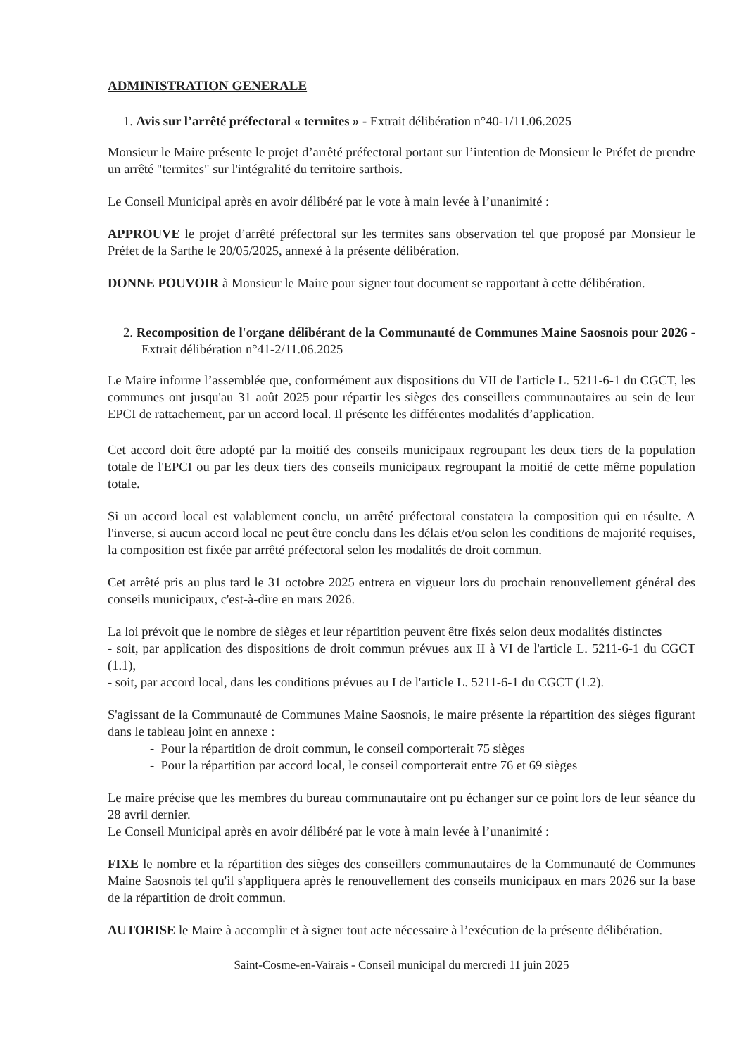ADMINISTRATION GENERALE
1. Avis sur l’arrêté préfectoral « termites » - Extrait délibération n°40-1/11.06.2025
Monsieur le Maire présente le projet d’arrêté préfectoral portant sur l’intention de Monsieur le Préfet de prendre un arrêté "termites" sur l'intégralité du territoire sarthois.
Le Conseil Municipal après en avoir délibéré par le vote à main levée à l’unanimité :
APPROUVE le projet d’arrêté préfectoral sur les termites sans observation tel que proposé par Monsieur le Préfet de la Sarthe le 20/05/2025, annexé à la présente délibération.
DONNE POUVOIR à Monsieur le Maire pour signer tout document se rapportant à cette délibération.
2. Recomposition de l'organe délibérant de la Communauté de Communes Maine Saosnois pour 2026 - Extrait délibération n°41-2/11.06.2025
Le Maire informe l’assemblée que, conformément aux dispositions du VII de l'article L. 5211-6-1 du CGCT, les communes ont jusqu'au 31 août 2025 pour répartir les sièges des conseillers communautaires au sein de leur EPCI de rattachement, par un accord local. Il présente les différentes modalités d’application.
Cet accord doit être adopté par la moitié des conseils municipaux regroupant les deux tiers de la population totale de l'EPCI ou par les deux tiers des conseils municipaux regroupant la moitié de cette même population totale.
Si un accord local est valablement conclu, un arrêté préfectoral constatera la composition qui en résulte. A l'inverse, si aucun accord local ne peut être conclu dans les délais et/ou selon les conditions de majorité requises, la composition est fixée par arrêté préfectoral selon les modalités de droit commun.
Cet arrêté pris au plus tard le 31 octobre 2025 entrera en vigueur lors du prochain renouvellement général des conseils municipaux, c'est-à-dire en mars 2026.
La loi prévoit que le nombre de sièges et leur répartition peuvent être fixés selon deux modalités distinctes
- soit, par application des dispositions de droit commun prévues aux II à VI de l'article L. 5211-6-1 du CGCT (1.1),
- soit, par accord local, dans les conditions prévues au I de l'article L. 5211-6-1 du CGCT (1.2).
S'agissant de la Communauté de Communes Maine Saosnois, le maire présente la répartition des sièges figurant dans le tableau joint en annexe :
- Pour la répartition de droit commun, le conseil comporterait 75 sièges
- Pour la répartition par accord local, le conseil comporterait entre 76 et 69 sièges
Le maire précise que les membres du bureau communautaire ont pu échanger sur ce point lors de leur séance du 28 avril dernier.
Le Conseil Municipal après en avoir délibéré par le vote à main levée à l’unanimité :
FIXE le nombre et la répartition des sièges des conseillers communautaires de la Communauté de Communes Maine Saosnois tel qu'il s'appliquera après le renouvellement des conseils municipaux en mars 2026 sur la base de la répartition de droit commun.
AUTORISE le Maire à accomplir et à signer tout acte nécessaire à l’exécution de la présente délibération.
Saint-Cosme-en-Vairais - Conseil municipal du mercredi 11 juin 2025